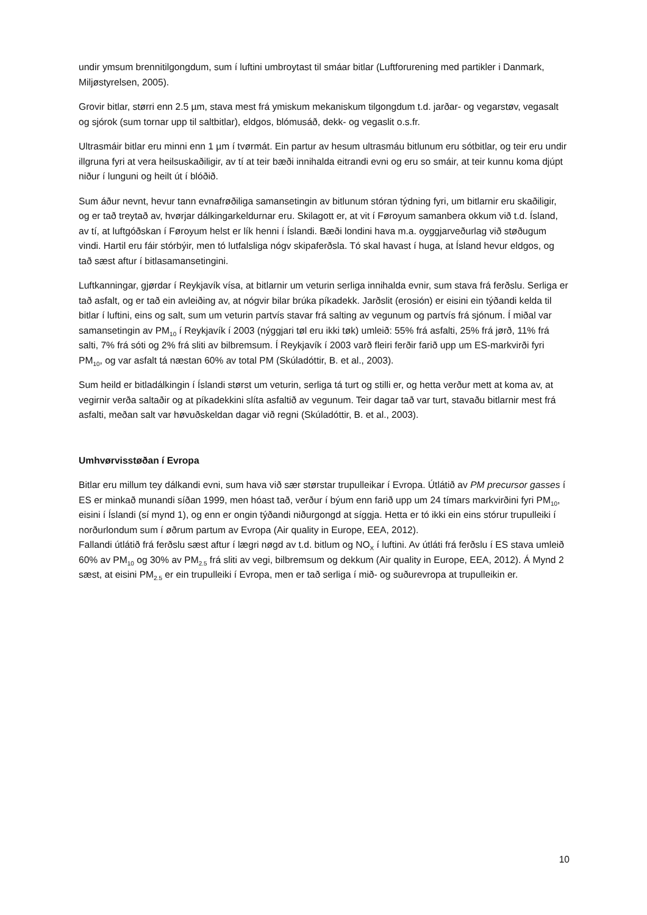undir ymsum brennitilgongdum, sum í luftini umbroytast til smáar bitlar (Luftforurening med partikler i Danmark, Miljøstyrelsen, 2005).
Grovir bitlar, størri enn 2.5 µm, stava mest frá ymiskum mekaniskum tilgongdum t.d. jarðar- og vegarstøv, vegasalt og sjórok (sum tornar upp til saltbitlar), eldgos, blómusáð, dekk- og vegaslit o.s.fr.
Ultrasmáir bitlar eru minni enn 1 µm í tvørmát. Ein partur av hesum ultrasmáu bitlunum eru sótbitlar, og teir eru undir illgruna fyri at vera heilsuskaðiligir, av tí at teir bæði innihalda eitrandi evni og eru so smáir, at teir kunnu koma djúpt niður í lunguni og heilt út í blóðið.
Sum áður nevnt, hevur tann evnafrøðiliga samansetingin av bitlunum stóran týdning fyri, um bitlarnir eru skaðiligir, og er tað treytað av, hvørjar dálkingarkeldurnar eru. Skilagott er, at vit í Føroyum samanbera okkum við t.d. Ísland, av tí, at luftgóðskan í Føroyum helst er lík henni í Íslandi. Bæði londini hava m.a. oyggjarveðurlag við støðugum vindi. Hartil eru fáir stórbýir, men tó lutfalsliga nógv skipaferðsla. Tó skal havast í huga, at Ísland hevur eldgos, og tað sæst aftur í bitlasamansetingini.
Luftkanningar, gjørdar í Reykjavík vísa, at bitlarnir um veturin serliga innihalda evnir, sum stava frá ferðslu. Serliga er tað asfalt, og er tað ein avleiðing av, at nógvir bilar brúka píkadekk. Jarðslit (erosión) er eisini ein týðandi kelda til bitlar í luftini, eins og salt, sum um veturin partvís stavar frá salting av vegunum og partvís frá sjónum. Í miðal var samansetingin av PM<sub>10</sub> í Reykjavík í 2003 (nýggjari tøl eru ikki tøk) umleið: 55% frá asfalti, 25% frá jørð, 11% frá salti, 7% frá sóti og 2% frá sliti av bilbremsum. Í Reykjavík í 2003 varð fleiri ferðir farið upp um ES-markvirði fyri PM<sub>10</sub>, og var asfalt tá næstan 60% av total PM (Skúladóttir, B. et al., 2003).
Sum heild er bitladálkingin í Íslandi størst um veturin, serliga tá turt og stilli er, og hetta verður mett at koma av, at vegirnir verða saltaðir og at píkadekkini slíta asfaltið av vegunum. Teir dagar tað var turt, stavaðu bitlarnir mest frá asfalti, meðan salt var høvuðskeldan dagar við regni (Skúladóttir, B. et al., 2003).
Umhvørvisstøðan í Evropa
Bitlar eru millum tey dálkandi evni, sum hava við sær størstar trupulleikar í Evropa. Útlátið av PM precursor gasses í ES er minkað munandi síðan 1999, men hóast tað, verður í býum enn farið upp um 24 tímars markvirðini fyri PM<sub>10</sub>, eisini í Íslandi (sí mynd 1), og enn er ongin týðandi niðurgongd at síggja. Hetta er tó ikki ein eins stórur trupulleiki í norðurlondum sum í øðrum partum av Evropa (Air quality in Europe, EEA, 2012).
Fallandi útlátið frá ferðslu sæst aftur í lægri nøgd av t.d. bitlum og NO<sub>X</sub> í luftini. Av útláti frá ferðslu í ES stava umleið 60% av PM<sub>10</sub> og 30% av PM<sub>2.5</sub> frá sliti av vegi, bilbremsum og dekkum (Air quality in Europe, EEA, 2012). Á Mynd 2 sæst, at eisini PM<sub>2.5</sub> er ein trupulleiki í Evropa, men er tað serliga í mið- og suðurevropa at trupulleikin er.
10